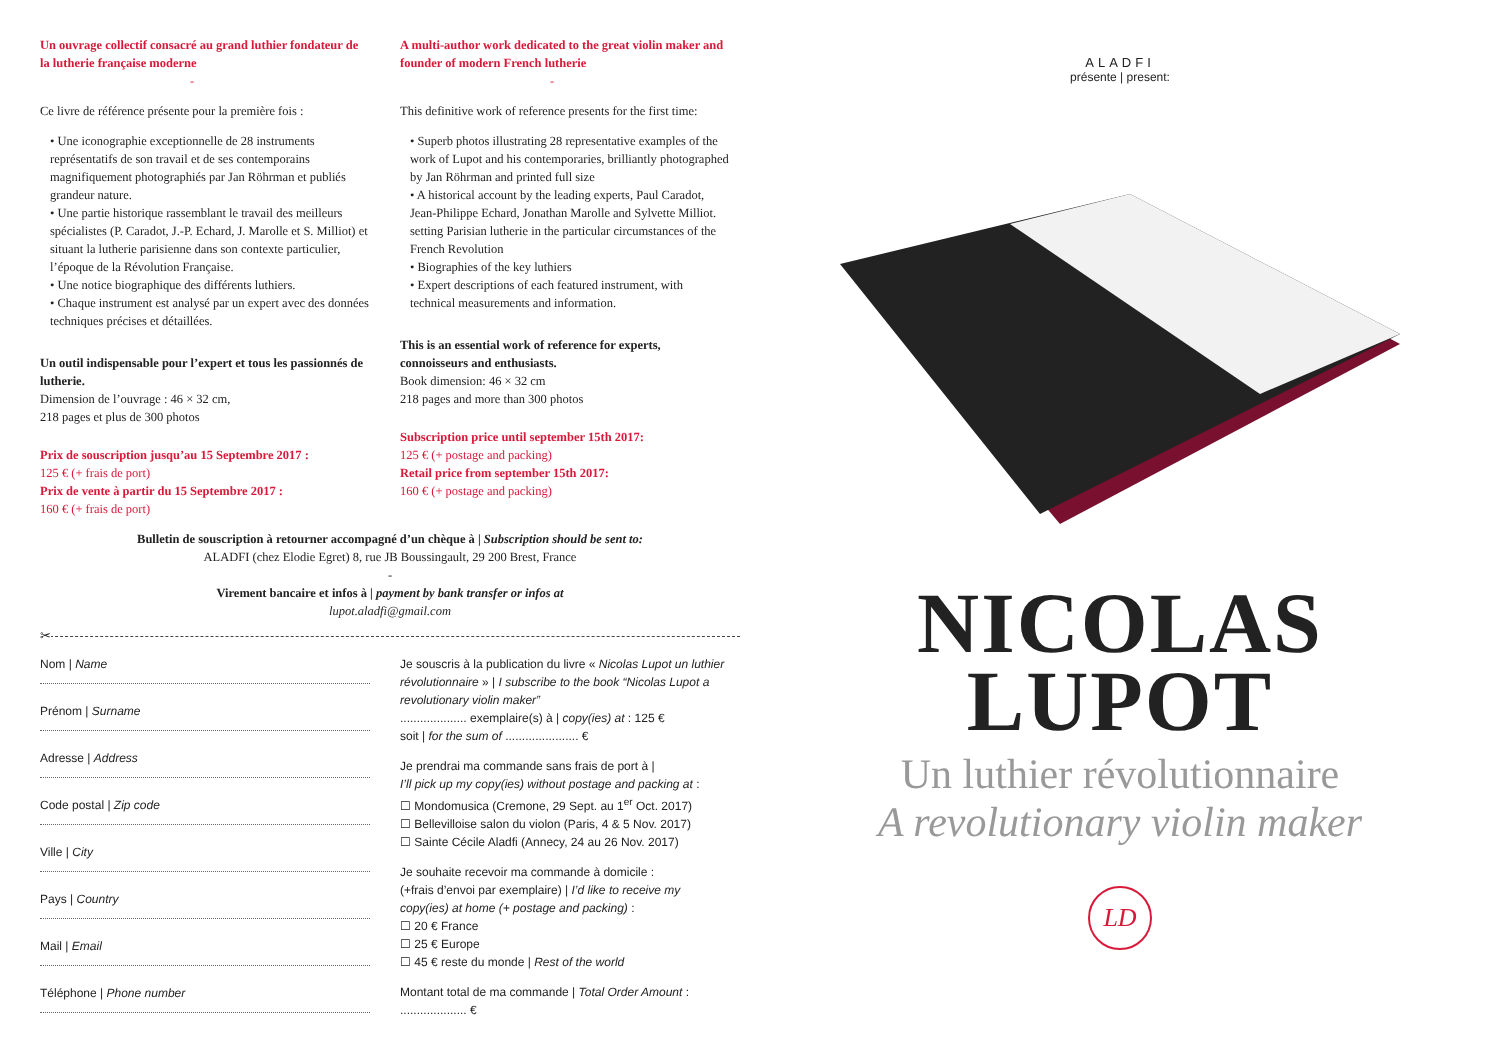Un ouvrage collectif consacré au grand luthier fondateur de la lutherie française moderne
-
Ce livre de référence présente pour la première fois :
• Une iconographie exceptionnelle de 28 instruments représentatifs de son travail et de ses contemporains magnifiquement photographiés par Jan Röhrman et publiés grandeur nature.
• Une partie historique rassemblant le travail des meilleurs spécialistes (P. Caradot, J.-P. Echard, J. Marolle et S. Milliot) et situant la lutherie parisienne dans son contexte particulier, l’époque de la Révolution Française.
• Une notice biographique des différents luthiers.
• Chaque instrument est analysé par un expert avec des données techniques précises et détaillées.
Un outil indispensable pour l’expert et tous les passionnés de lutherie.
Dimension de l’ouvrage : 46 × 32 cm,
218 pages et plus de 300 photos
Prix de souscription jusqu’au 15 Septembre 2017 :
125 € (+ frais de port)
Prix de vente à partir du 15 Septembre 2017 :
160 € (+ frais de port)
A multi-author work dedicated to the great violin maker and founder of modern French lutherie
-
This definitive work of reference presents for the first time:
• Superb photos illustrating 28 representative examples of the work of Lupot and his contemporaries, brilliantly photographed by Jan Röhrman and printed full size
• A historical account by the leading experts, Paul Caradot, Jean-Philippe Echard, Jonathan Marolle and Sylvette Milliot. setting Parisian lutherie in the particular circumstances of the French Revolution
• Biographies of the key luthiers
• Expert descriptions of each featured instrument, with technical measurements and information.
This is an essential work of reference for experts, connoisseurs and enthusiasts.
Book dimension: 46 × 32 cm
218 pages and more than 300 photos
Subscription price until september 15th 2017:
125 € (+ postage and packing)
Retail price from september 15th 2017:
160 € (+ postage and packing)
Bulletin de souscription à retourner accompagné d’un chèque à | Subscription should be sent to:
ALADFI (chez Elodie Egret) 8, rue JB Boussingault, 29 200 Brest, France
-
Virement bancaire et infos à | payment by bank transfer or infos at
lupot.aladfi@gmail.com
✂
Nom | Name
Prénom | Surname
Adresse | Address
Code postal | Zip code
Ville | City
Pays | Country
Mail | Email
Téléphone | Phone number
Je souscris à la publication du livre « Nicolas Lupot un luthier révolutionnaire » | I subscribe to the book “Nicolas Lupot a revolutionary violin maker”
.................... exemplaire(s) à | copy(ies) at : 125 €
soit | for the sum of ...................... €
Je prendrai ma commande sans frais de port à |
I’ll pick up my copy(ies) without postage and packing at :
☐ Mondomusica (Cremone, 29 Sept. au 1<sup>er</sup> Oct. 2017)
☐ Bellevilloise salon du violon (Paris, 4 & 5 Nov. 2017)
☐ Sainte Cécile Aladfi (Annecy, 24 au 26 Nov. 2017)
Je souhaite recevoir ma commande à domicile :
(+frais d’envoi par exemplaire) | I’d like to receive my copy(ies) at home (+ postage and packing) :
☐ 20 € France
☐ 25 € Europe
☐ 45 € reste du monde | Rest of the world
Montant total de ma commande | Total Order Amount :
.................... €
ALADFI
présente | present:
NICOLAS
LUPOT
Un luthier révolutionnaire
A revolutionary violin maker
LD